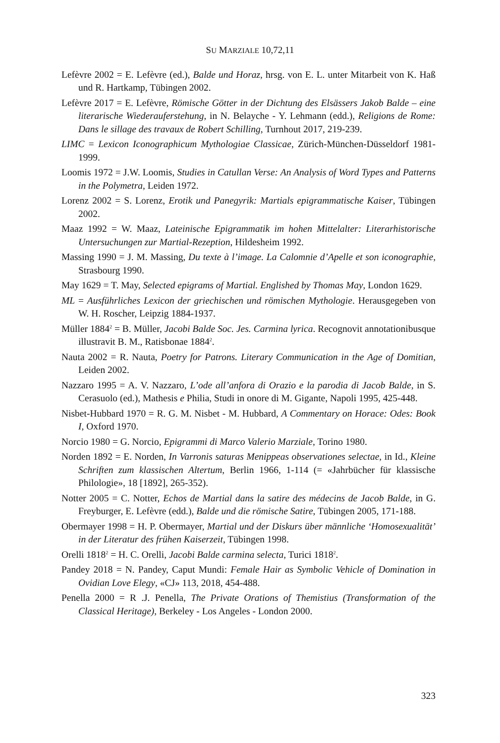SU MARZIALE 10,72,11
Lefèvre 2002 = E. Lefèvre (ed.), Balde und Horaz, hrsg. von E. L. unter Mitarbeit von K. Haß und R. Hartkamp, Tübingen 2002.
Lefèvre 2017 = E. Lefèvre, Römische Götter in der Dichtung des Elsässers Jakob Balde – eine literarische Wiederauferstehung, in N. Belayche - Y. Lehmann (edd.), Religions de Rome: Dans le sillage des travaux de Robert Schilling, Turnhout 2017, 219-239.
LIMC = Lexicon Iconographicum Mythologiae Classicae, Zürich-München-Düsseldorf 1981-1999.
Loomis 1972 = J.W. Loomis, Studies in Catullan Verse: An Analysis of Word Types and Patterns in the Polymetra, Leiden 1972.
Lorenz 2002 = S. Lorenz, Erotik und Panegyrik: Martials epigrammatische Kaiser, Tübingen 2002.
Maaz 1992 = W. Maaz, Lateinische Epigrammatik im hohen Mittelalter: Literarhistorische Untersuchungen zur Martial-Rezeption, Hildesheim 1992.
Massing 1990 = J. M. Massing, Du texte à l’image. La Calomnie d’Apelle et son iconographie, Strasbourg 1990.
May 1629 = T. May, Selected epigrams of Martial. Englished by Thomas May, London 1629.
ML = Ausführliches Lexicon der griechischen und römischen Mythologie. Herausgegeben von W. H. Roscher, Leipzig 1884-1937.
Müller 1884<sup>2</sup> = B. Müller, Jacobi Balde Soc. Jes. Carmina lyrica. Recognovit annotationibusque illustravit B. M., Ratisbonae 1884<sup>2</sup>.
Nauta 2002 = R. Nauta, Poetry for Patrons. Literary Communication in the Age of Domitian, Leiden 2002.
Nazzaro 1995 = A. V. Nazzaro, L’ode all’anfora di Orazio e la parodia di Jacob Balde, in S. Cerasuolo (ed.), Mathesis e Philia, Studi in onore di M. Gigante, Napoli 1995, 425-448.
Nisbet-Hubbard 1970 = R. G. M. Nisbet - M. Hubbard, A Commentary on Horace: Odes: Book I, Oxford 1970.
Norcio 1980 = G. Norcio, Epigrammi di Marco Valerio Marziale, Torino 1980.
Norden 1892 = E. Norden, In Varronis saturas Menippeas observationes selectae, in Id., Kleine Schriften zum klassischen Altertum, Berlin 1966, 1-114 (= «Jahrbücher für klassische Philologie», 18 [1892], 265-352).
Notter 2005 = C. Notter, Echos de Martial dans la satire des médecins de Jacob Balde, in G. Freyburger, E. Lefèvre (edd.), Balde und die römische Satire, Tübingen 2005, 171-188.
Obermayer 1998 = H. P. Obermayer, Martial und der Diskurs über männliche ‘Homosexualität’ in der Literatur des frühen Kaiserzeit, Tübingen 1998.
Orelli 1818<sup>2</sup> = H. C. Orelli, Jacobi Balde carmina selecta, Turici 1818<sup>2</sup>.
Pandey 2018 = N. Pandey, Caput Mundi: Female Hair as Symbolic Vehicle of Domination in Ovidian Love Elegy, «CJ» 113, 2018, 454-488.
Penella 2000 = R .J. Penella, The Private Orations of Themistius (Transformation of the Classical Heritage), Berkeley - Los Angeles - London 2000.
323